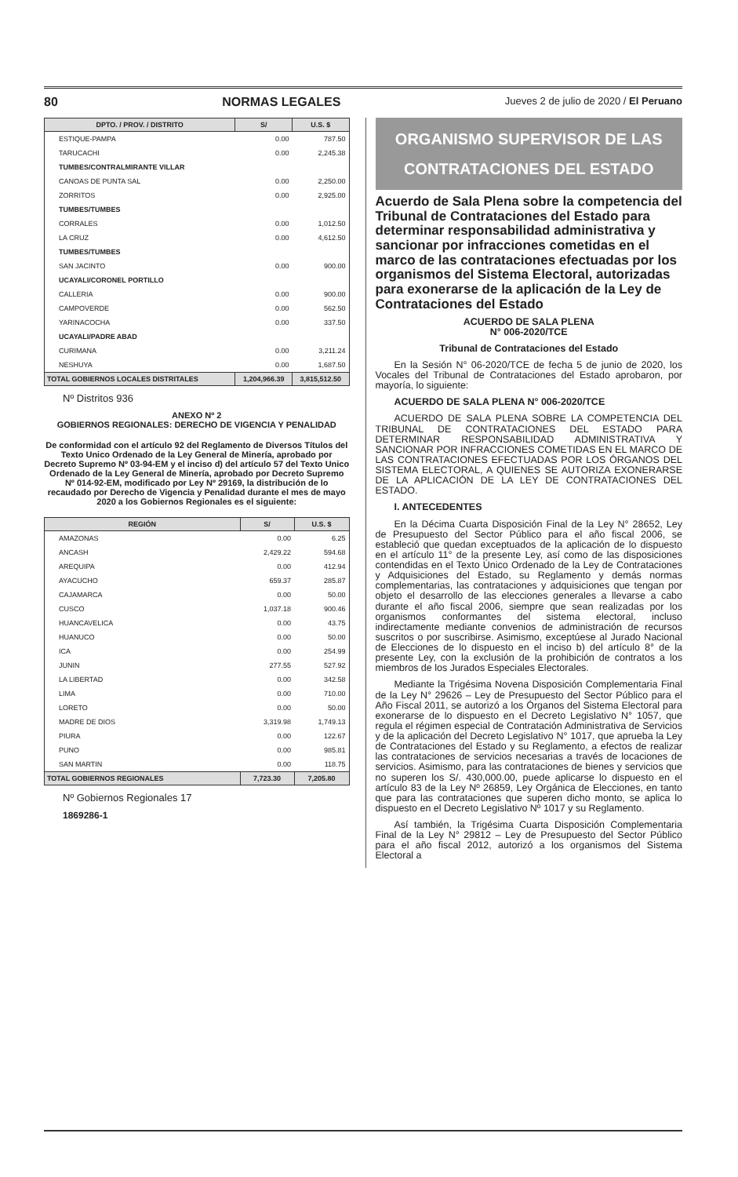80 NORMAS LEGALES Jueves 2 de julio de 2020 / El Peruano
| DPTO. / PROV. / DISTRITO | S/ | U.S. $ |
| --- | --- | --- |
| ESTIQUE-PAMPA | 0.00 | 787.50 |
| TARUCACHI | 0.00 | 2,245.38 |
| TUMBES/CONTRALMIRANTE VILLAR | | |
| CANOAS DE PUNTA SAL | 0.00 | 2,250.00 |
| ZORRITOS | 0.00 | 2,925.00 |
| TUMBES/TUMBES | | |
| CORRALES | 0.00 | 1,012.50 |
| LA CRUZ | 0.00 | 4,612.50 |
| TUMBES/TUMBES | | |
| SAN JACINTO | 0.00 | 900.00 |
| UCAYALI/CORONEL PORTILLO | | |
| CALLERIA | 0.00 | 900.00 |
| CAMPOVERDE | 0.00 | 562.50 |
| YARINACOCHA | 0.00 | 337.50 |
| UCAYALI/PADRE ABAD | | |
| CURIMANA | 0.00 | 3,211.24 |
| NESHUYA | 0.00 | 1,687.50 |
| TOTAL GOBIERNOS LOCALES DISTRITALES | 1,204,966.39 | 3,815,512.50 |
Nº Distritos 936
ANEXO Nº 2
GOBIERNOS REGIONALES: DERECHO DE VIGENCIA Y PENALIDAD
De conformidad con el artículo 92 del Reglamento de Diversos Títulos del Texto Unico Ordenado de la Ley General de Minería, aprobado por Decreto Supremo Nº 03-94-EM y el inciso d) del artículo 57 del Texto Unico Ordenado de la Ley General de Minería, aprobado por Decreto Supremo Nº 014-92-EM, modificado por Ley Nº 29169, la distribución de lo recaudado por Derecho de Vigencia y Penalidad durante el mes de mayo 2020 a los Gobiernos Regionales es el siguiente:
| REGIÓN | S/ | U.S. $ |
| --- | --- | --- |
| AMAZONAS | 0.00 | 6.25 |
| ANCASH | 2,429.22 | 594.68 |
| AREQUIPA | 0.00 | 412.94 |
| AYACUCHO | 659.37 | 285.87 |
| CAJAMARCA | 0.00 | 50.00 |
| CUSCO | 1,037.18 | 900.46 |
| HUANCAVELICA | 0.00 | 43.75 |
| HUANUCO | 0.00 | 50.00 |
| ICA | 0.00 | 254.99 |
| JUNIN | 277.55 | 527.92 |
| LA LIBERTAD | 0.00 | 342.58 |
| LIMA | 0.00 | 710.00 |
| LORETO | 0.00 | 50.00 |
| MADRE DE DIOS | 3,319.98 | 1,749.13 |
| PIURA | 0.00 | 122.67 |
| PUNO | 0.00 | 985.81 |
| SAN MARTIN | 0.00 | 118.75 |
| TOTAL GOBIERNOS REGIONALES | 7,723.30 | 7,205.80 |
Nº Gobiernos Regionales 17
1869286-1
ORGANISMO SUPERVISOR DE LAS
CONTRATACIONES DEL ESTADO
Acuerdo de Sala Plena sobre la competencia del Tribunal de Contrataciones del Estado para determinar responsabilidad administrativa y sancionar por infracciones cometidas en el marco de las contrataciones efectuadas por los organismos del Sistema Electoral, autorizadas para exonerarse de la aplicación de la Ley de Contrataciones del Estado
ACUERDO DE SALA PLENA
N° 006-2020/TCE
Tribunal de Contrataciones del Estado
En la Sesión N° 06-2020/TCE de fecha 5 de junio de 2020, los Vocales del Tribunal de Contrataciones del Estado aprobaron, por mayoría, lo siguiente:
ACUERDO DE SALA PLENA N° 006-2020/TCE
ACUERDO DE SALA PLENA SOBRE LA COMPETENCIA DEL TRIBUNAL DE CONTRATACIONES DEL ESTADO PARA DETERMINAR RESPONSABILIDAD ADMINISTRATIVA Y SANCIONAR POR INFRACCIONES COMETIDAS EN EL MARCO DE LAS CONTRATACIONES EFECTUADAS POR LOS ÓRGANOS DEL SISTEMA ELECTORAL, A QUIENES SE AUTORIZA EXONERARSE DE LA APLICACIÓN DE LA LEY DE CONTRATACIONES DEL ESTADO.
I. ANTECEDENTES
En la Décima Cuarta Disposición Final de la Ley N° 28652, Ley de Presupuesto del Sector Público para el año fiscal 2006, se estableció que quedan exceptuados de la aplicación de lo dispuesto en el artículo 11° de la presente Ley, así como de las disposiciones contendidas en el Texto Único Ordenado de la Ley de Contrataciones y Adquisiciones del Estado, su Reglamento y demás normas complementarias, las contrataciones y adquisiciones que tengan por objeto el desarrollo de las elecciones generales a llevarse a cabo durante el año fiscal 2006, siempre que sean realizadas por los organismos conformantes del sistema electoral, incluso indirectamente mediante convenios de administración de recursos suscritos o por suscribirse. Asimismo, exceptúese al Jurado Nacional de Elecciones de lo dispuesto en el inciso b) del artículo 8° de la presente Ley, con la exclusión de la prohibición de contratos a los miembros de los Jurados Especiales Electorales.
Mediante la Trigésima Novena Disposición Complementaria Final de la Ley N° 29626 – Ley de Presupuesto del Sector Público para el Año Fiscal 2011, se autorizó a los Órganos del Sistema Electoral para exonerarse de lo dispuesto en el Decreto Legislativo N° 1057, que regula el régimen especial de Contratación Administrativa de Servicios y de la aplicación del Decreto Legislativo N° 1017, que aprueba la Ley de Contrataciones del Estado y su Reglamento, a efectos de realizar las contrataciones de servicios necesarias a través de locaciones de servicios. Asimismo, para las contrataciones de bienes y servicios que no superen los S/. 430,000.00, puede aplicarse lo dispuesto en el artículo 83 de la Ley Nº 26859, Ley Orgánica de Elecciones, en tanto que para las contrataciones que superen dicho monto, se aplica lo dispuesto en el Decreto Legislativo Nº 1017 y su Reglamento.
Así también, la Trigésima Cuarta Disposición Complementaria Final de la Ley N° 29812 – Ley de Presupuesto del Sector Público para el año fiscal 2012, autorizó a los organismos del Sistema Electoral a